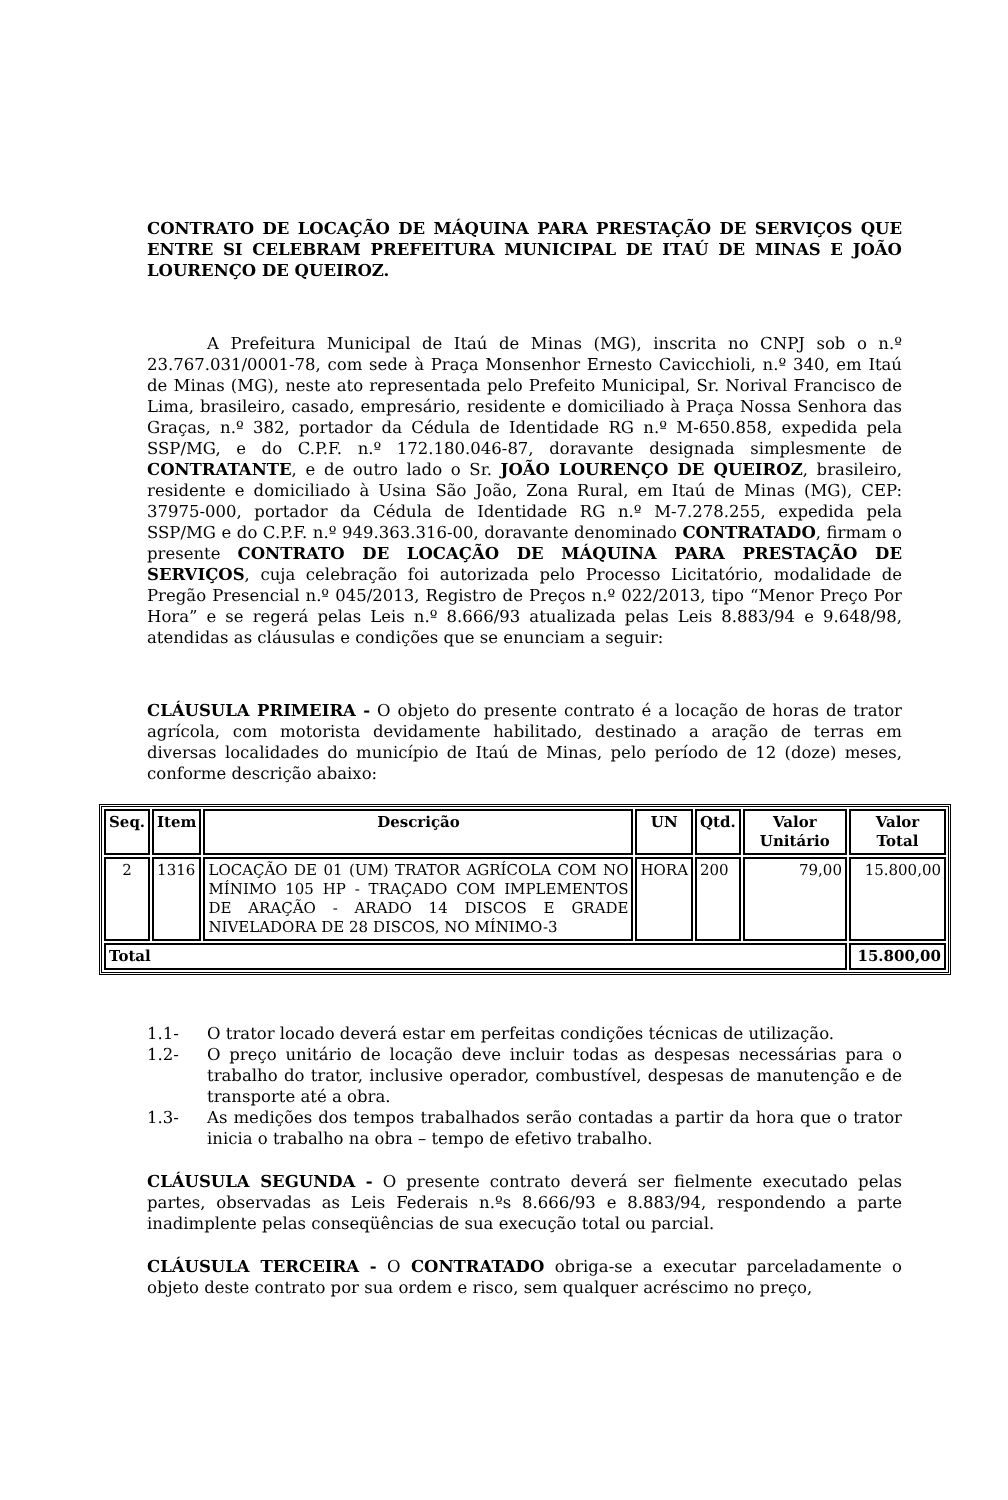CONTRATO DE LOCAÇÃO DE MÁQUINA PARA PRESTAÇÃO DE SERVIÇOS QUE ENTRE SI CELEBRAM PREFEITURA MUNICIPAL DE ITAÚ DE MINAS E JOÃO LOURENÇO DE QUEIROZ.
A Prefeitura Municipal de Itaú de Minas (MG), inscrita no CNPJ sob o n.º 23.767.031/0001-78, com sede à Praça Monsenhor Ernesto Cavicchioli, n.º 340, em Itaú de Minas (MG), neste ato representada pelo Prefeito Municipal, Sr. Norival Francisco de Lima, brasileiro, casado, empresário, residente e domiciliado à Praça Nossa Senhora das Graças, n.º 382, portador da Cédula de Identidade RG n.º M-650.858, expedida pela SSP/MG, e do C.P.F. n.º 172.180.046-87, doravante designada simplesmente de CONTRATANTE, e de outro lado o Sr. JOÃO LOURENÇO DE QUEIROZ, brasileiro, residente e domiciliado à Usina São João, Zona Rural, em Itaú de Minas (MG), CEP: 37975-000, portador da Cédula de Identidade RG n.º M-7.278.255, expedida pela SSP/MG e do C.P.F. n.º 949.363.316-00, doravante denominado CONTRATADO, firmam o presente CONTRATO DE LOCAÇÃO DE MÁQUINA PARA PRESTAÇÃO DE SERVIÇOS, cuja celebração foi autorizada pelo Processo Licitatório, modalidade de Pregão Presencial n.º 045/2013, Registro de Preços n.º 022/2013, tipo “Menor Preço Por Hora” e se regerá pelas Leis n.º 8.666/93 atualizada pelas Leis 8.883/94 e 9.648/98, atendidas as cláusulas e condições que se enunciam a seguir:
CLÁUSULA PRIMEIRA - O objeto do presente contrato é a locação de horas de trator agrícola, com motorista devidamente habilitado, destinado a aração de terras em diversas localidades do município de Itaú de Minas, pelo período de 12 (doze) meses, conforme descrição abaixo:
| Seq. | Item | Descrição | UN | Qtd. | Valor Unitário | Valor Total |
| --- | --- | --- | --- | --- | --- | --- |
| 2 | 1316 | LOCAÇÃO DE 01 (UM) TRATOR AGRÍCOLA COM NO MÍNIMO 105 HP - TRAÇADO COM IMPLEMENTOS DE ARAÇÃO - ARADO 14 DISCOS E GRADE NIVELADORA DE 28 DISCOS, NO MÍNIMO-3 | HORA | 200 | 79,00 | 15.800,00 |
| Total | | | | | | 15.800,00 |
1.1- O trator locado deverá estar em perfeitas condições técnicas de utilização.
1.2- O preço unitário de locação deve incluir todas as despesas necessárias para o trabalho do trator, inclusive operador, combustível, despesas de manutenção e de transporte até a obra.
1.3- As medições dos tempos trabalhados serão contadas a partir da hora que o trator inicia o trabalho na obra – tempo de efetivo trabalho.
CLÁUSULA SEGUNDA - O presente contrato deverá ser fielmente executado pelas partes, observadas as Leis Federais n.ºs 8.666/93 e 8.883/94, respondendo a parte inadimplente pelas conseqüências de sua execução total ou parcial.
CLÁUSULA TERCEIRA - O CONTRATADO obriga-se a executar parceladamente o objeto deste contrato por sua ordem e risco, sem qualquer acréscimo no preço,